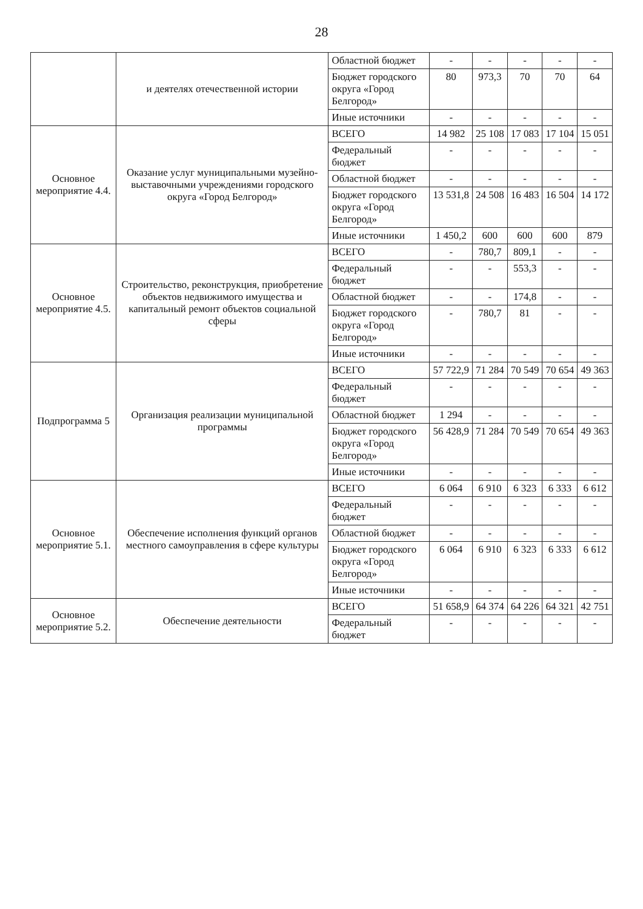28
| | и деятелях отечественной истории | Областной бюджет | - | - | - | - | - |
| | | Бюджет городского округа «Город Белгород» | 80 | 973,3 | 70 | 70 | 64 |
| | | Иные источники | - | - | - | - | - |
| Основное мероприятие 4.4. | Оказание услуг муниципальными музейно-выставочными учреждениями городского округа «Город Белгород» | ВСЕГО | 14 982 | 25 108 | 17 083 | 17 104 | 15 051 |
| | | Федеральный бюджет | - | - | - | - | - |
| | | Областной бюджет | - | - | - | - | - |
| | | Бюджет городского округа «Город Белгород» | 13 531,8 | 24 508 | 16 483 | 16 504 | 14 172 |
| | | Иные источники | 1 450,2 | 600 | 600 | 600 | 879 |
| Основное мероприятие 4.5. | Строительство, реконструкция, приобретение объектов недвижимого имущества и капитальный ремонт объектов социальной сферы | ВСЕГО | - | 780,7 | 809,1 | - | - |
| | | Федеральный бюджет | - | - | 553,3 | - | - |
| | | Областной бюджет | - | - | 174,8 | - | - |
| | | Бюджет городского округа «Город Белгород» | - | 780,7 | 81 | - | - |
| | | Иные источники | - | - | - | - | - |
| Подпрограмма 5 | Организация реализации муниципальной программы | ВСЕГО | 57 722,9 | 71 284 | 70 549 | 70 654 | 49 363 |
| | | Федеральный бюджет | - | - | - | - | - |
| | | Областной бюджет | 1 294 | - | - | - | - |
| | | Бюджет городского округа «Город Белгород» | 56 428,9 | 71 284 | 70 549 | 70 654 | 49 363 |
| | | Иные источники | - | - | - | - | - |
| Основное мероприятие 5.1. | Обеспечение исполнения функций органов местного самоуправления в сфере культуры | ВСЕГО | 6 064 | 6 910 | 6 323 | 6 333 | 6 612 |
| | | Федеральный бюджет | - | - | - | - | - |
| | | Областной бюджет | - | - | - | - | - |
| | | Бюджет городского округа «Город Белгород» | 6 064 | 6 910 | 6 323 | 6 333 | 6 612 |
| | | Иные источники | - | - | - | - | - |
| Основное мероприятие 5.2. | Обеспечение деятельности | ВСЕГО | 51 658,9 | 64 374 | 64 226 | 64 321 | 42 751 |
| | | Федеральный бюджет | - | - | - | - | - |